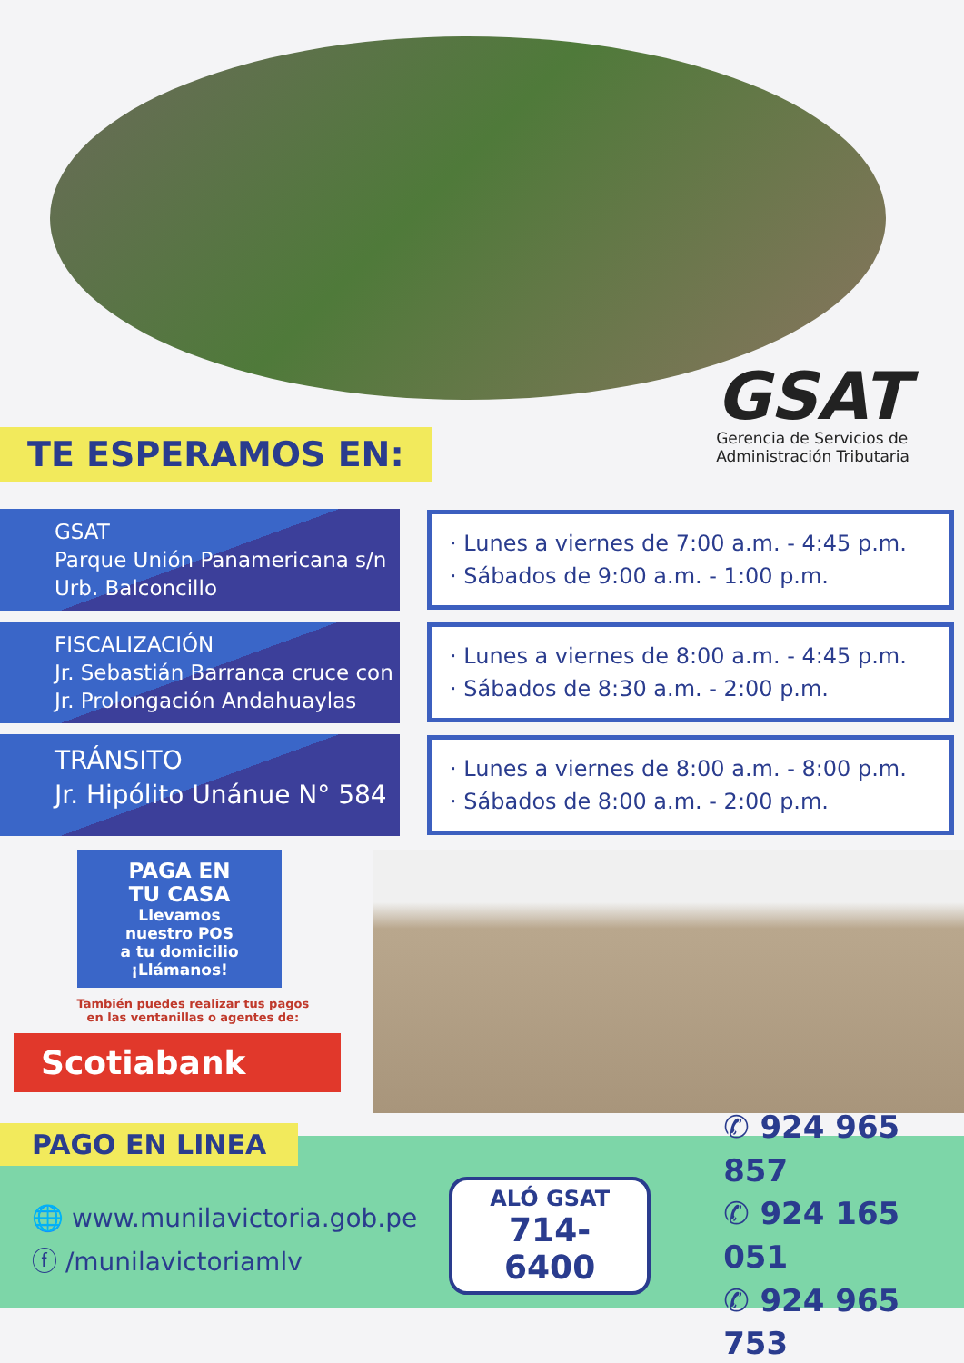GSAT
Gerencia de Servicios de
Administración Tributaria
TE ESPERAMOS EN:
GSAT
Parque Unión Panamericana s/n
Urb. Balconcillo
· Lunes a viernes de 7:00 a.m. - 4:45 p.m.
· Sábados de 9:00 a.m. - 1:00 p.m.
FISCALIZACIÓN
Jr. Sebastián Barranca cruce con
Jr. Prolongación Andahuaylas
· Lunes a viernes de 8:00 a.m. - 4:45 p.m.
· Sábados de 8:30 a.m. - 2:00 p.m.
TRÁNSITO
Jr. Hipólito Unánue N° 584
· Lunes a viernes de 8:00 a.m. - 8:00 p.m.
· Sábados de 8:00 a.m. - 2:00 p.m.
PAGA EN
TU CASA
Llevamos
nuestro POS
a tu domicilio
¡Llámanos!
También puedes realizar tus pagos
en las ventanillas o agentes de:
Scotiabank
PAGO EN LINEA
🌐 www.munilavictoria.gob.pe
ⓕ /munilavictoriamlv
ALÓ GSAT
714-6400
✆ 924 965 857
✆ 924 165 051
✆ 924 965 753